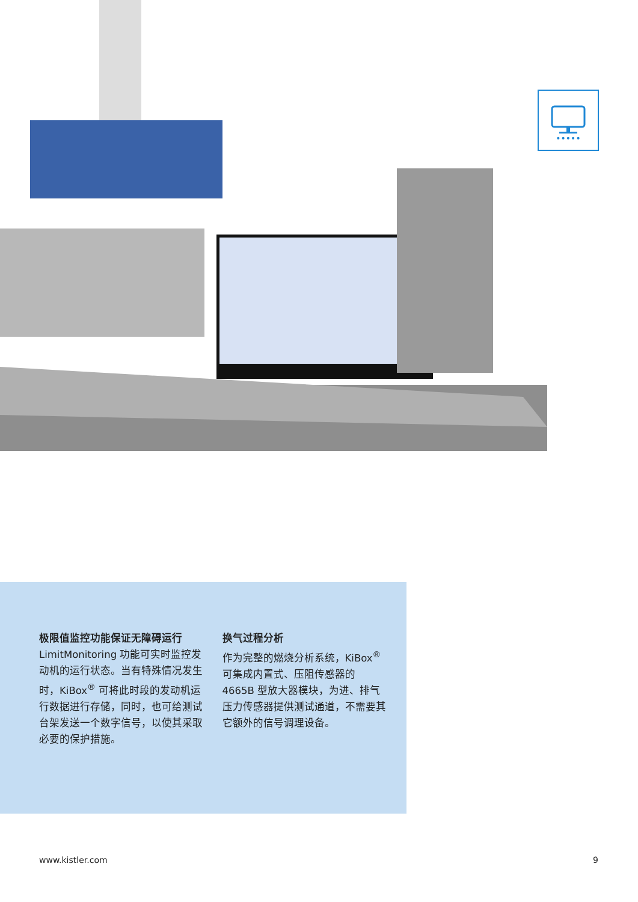•••••
极限值监控功能保证无障碍运行
LimitMonitoring 功能可实时监控发动机的运行状态。当有特殊情况发生时，KiBox<sup>®</sup> 可将此时段的发动机运行数据进行存储，同时，也可给测试台架发送一个数字信号，以使其采取必要的保护措施。
换气过程分析
作为完整的燃烧分析系统，KiBox<sup>®</sup> 可集成内置式、压阻传感器的 4665B 型放大器模块，为进、排气压力传感器提供测试通道，不需要其它额外的信号调理设备。
www.kistler.com 9